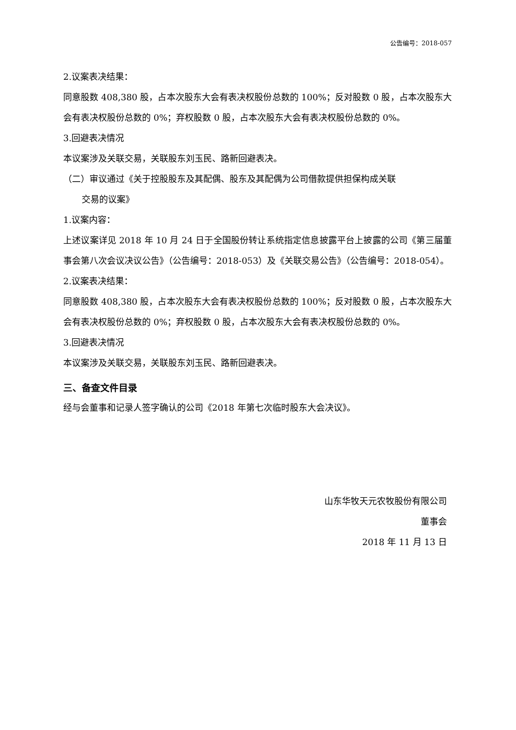公告编号：2018-057
2.议案表决结果：
同意股数 408,380 股，占本次股东大会有表决权股份总数的 100%；反对股数 0 股，占本次股东大会有表决权股份总数的 0%；弃权股数 0 股，占本次股东大会有表决权股份总数的 0%。
3.回避表决情况
本议案涉及关联交易，关联股东刘玉民、路新回避表决。
（二）审议通过《关于控股股东及其配偶、股东及其配偶为公司借款提供担保构成关联
交易的议案》
1.议案内容：
上述议案详见 2018 年 10 月 24 日于全国股份转让系统指定信息披露平台上披露的公司《第三届董事会第八次会议决议公告》（公告编号：2018-053）及《关联交易公告》（公告编号：2018-054）。
2.议案表决结果：
同意股数 408,380 股，占本次股东大会有表决权股份总数的 100%；反对股数 0 股，占本次股东大会有表决权股份总数的 0%；弃权股数 0 股，占本次股东大会有表决权股份总数的 0%。
3.回避表决情况
本议案涉及关联交易，关联股东刘玉民、路新回避表决。
三、备查文件目录
经与会董事和记录人签字确认的公司《2018 年第七次临时股东大会决议》。
山东华牧天元农牧股份有限公司
董事会
2018 年 11 月 13 日